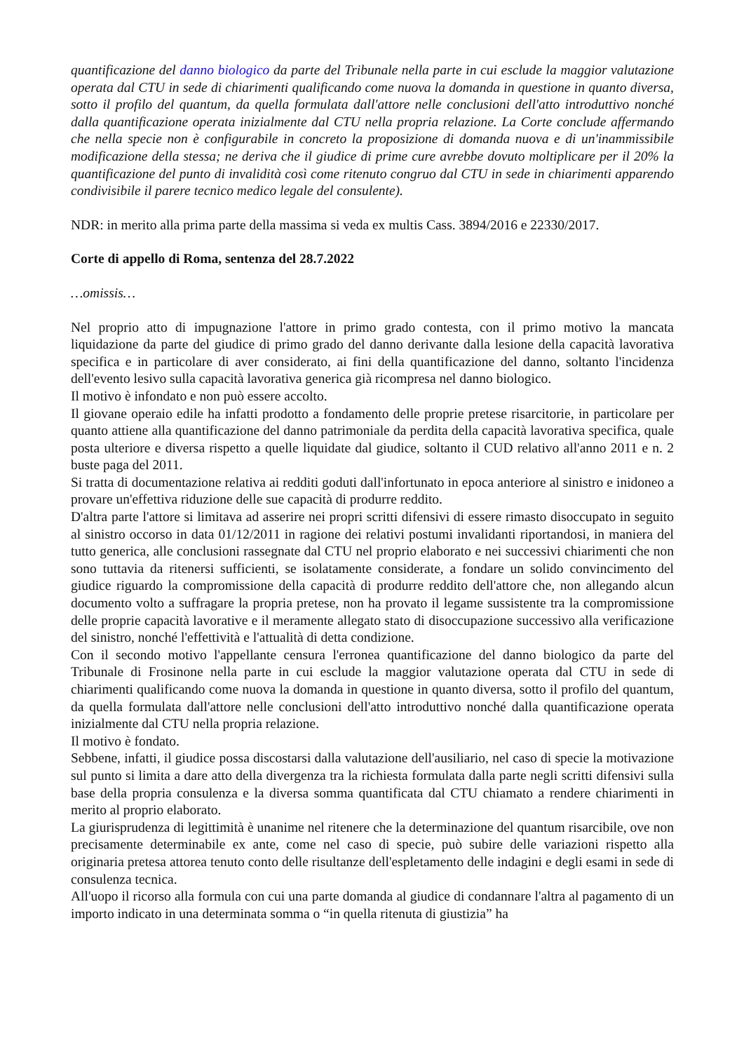quantificazione del danno biologico da parte del Tribunale nella parte in cui esclude la maggior valutazione operata dal CTU in sede di chiarimenti qualificando come nuova la domanda in questione in quanto diversa, sotto il profilo del quantum, da quella formulata dall'attore nelle conclusioni dell'atto introduttivo nonché dalla quantificazione operata inizialmente dal CTU nella propria relazione. La Corte conclude affermando che nella specie non è configurabile in concreto la proposizione di domanda nuova e di un'inammissibile modificazione della stessa; ne deriva che il giudice di prime cure avrebbe dovuto moltiplicare per il 20% la quantificazione del punto di invalidità così come ritenuto congruo dal CTU in sede in chiarimenti apparendo condivisibile il parere tecnico medico legale del consulente).
NDR: in merito alla prima parte della massima si veda ex multis Cass. 3894/2016 e 22330/2017.
Corte di appello di Roma, sentenza del 28.7.2022
…omissis…
Nel proprio atto di impugnazione l'attore in primo grado contesta, con il primo motivo la mancata liquidazione da parte del giudice di primo grado del danno derivante dalla lesione della capacità lavorativa specifica e in particolare di aver considerato, ai fini della quantificazione del danno, soltanto l'incidenza dell'evento lesivo sulla capacità lavorativa generica già ricompresa nel danno biologico.
Il motivo è infondato e non può essere accolto.
Il giovane operaio edile ha infatti prodotto a fondamento delle proprie pretese risarcitorie, in particolare per quanto attiene alla quantificazione del danno patrimoniale da perdita della capacità lavorativa specifica, quale posta ulteriore e diversa rispetto a quelle liquidate dal giudice, soltanto il CUD relativo all'anno 2011 e n. 2 buste paga del 2011.
Si tratta di documentazione relativa ai redditi goduti dall'infortunato in epoca anteriore al sinistro e inidoneo a provare un'effettiva riduzione delle sue capacità di produrre reddito.
D'altra parte l'attore si limitava ad asserire nei propri scritti difensivi di essere rimasto disoccupato in seguito al sinistro occorso in data 01/12/2011 in ragione dei relativi postumi invalidanti riportandosi, in maniera del tutto generica, alle conclusioni rassegnate dal CTU nel proprio elaborato e nei successivi chiarimenti che non sono tuttavia da ritenersi sufficienti, se isolatamente considerate, a fondare un solido convincimento del giudice riguardo la compromissione della capacità di produrre reddito dell'attore che, non allegando alcun documento volto a suffragare la propria pretese, non ha provato il legame sussistente tra la compromissione delle proprie capacità lavorative e il meramente allegato stato di disoccupazione successivo alla verificazione del sinistro, nonché l'effettività e l'attualità di detta condizione.
Con il secondo motivo l'appellante censura l'erronea quantificazione del danno biologico da parte del Tribunale di Frosinone nella parte in cui esclude la maggior valutazione operata dal CTU in sede di chiarimenti qualificando come nuova la domanda in questione in quanto diversa, sotto il profilo del quantum, da quella formulata dall'attore nelle conclusioni dell'atto introduttivo nonché dalla quantificazione operata inizialmente dal CTU nella propria relazione.
Il motivo è fondato.
Sebbene, infatti, il giudice possa discostarsi dalla valutazione dell'ausiliario, nel caso di specie la motivazione sul punto si limita a dare atto della divergenza tra la richiesta formulata dalla parte negli scritti difensivi sulla base della propria consulenza e la diversa somma quantificata dal CTU chiamato a rendere chiarimenti in merito al proprio elaborato.
La giurisprudenza di legittimità è unanime nel ritenere che la determinazione del quantum risarcibile, ove non precisamente determinabile ex ante, come nel caso di specie, può subire delle variazioni rispetto alla originaria pretesa attorea tenuto conto delle risultanze dell'espletamento delle indagini e degli esami in sede di consulenza tecnica.
All'uopo il ricorso alla formula con cui una parte domanda al giudice di condannare l'altra al pagamento di un importo indicato in una determinata somma o “in quella ritenuta di giustizia” ha